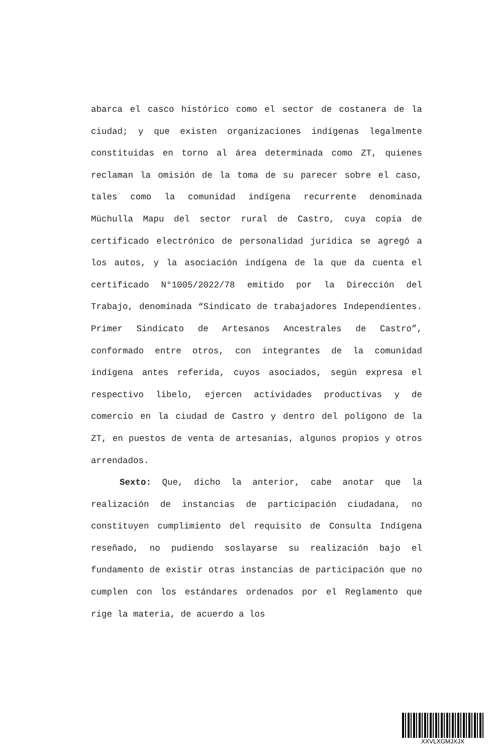abarca el casco histórico como el sector de costanera de la ciudad; y que existen organizaciones indígenas legalmente constituidas en torno al área determinada como ZT, quienes reclaman la omisión de la toma de su parecer sobre el caso, tales como la comunidad indígena recurrente denominada Müchulla Mapu del sector rural de Castro, cuya copia de certificado electrónico de personalidad jurídica se agregó a los autos, y la asociación indígena de la que da cuenta el certificado N°1005/2022/78 emitido por la Dirección del Trabajo, denominada “Sindicato de trabajadores Independientes. Primer Sindicato de Artesanos Ancestrales de Castro”, conformado entre otros, con integrantes de la comunidad indígena antes referida, cuyos asociados, según expresa el respectivo libelo, ejercen actividades productivas y de comercio en la ciudad de Castro y dentro del polígono de la ZT, en puestos de venta de artesanías, algunos propios y otros arrendados.
Sexto: Que, dicho la anterior, cabe anotar que la realización de instancias de participación ciudadana, no constituyen cumplimiento del requisito de Consulta Indígena reseñado, no pudiendo soslayarse su realización bajo el fundamento de existir otras instancias de participación que no cumplen con los estándares ordenados por el Reglamento que rige la materia, de acuerdo a los
XXVLXGMJXJX